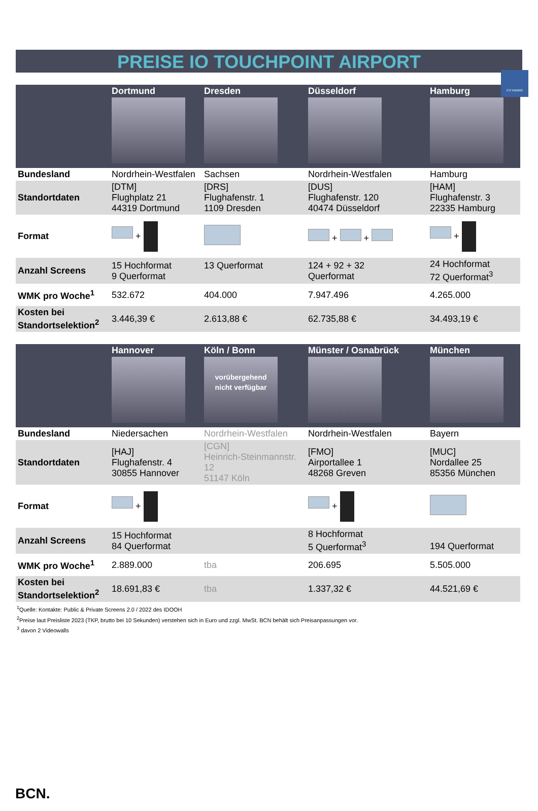CITTADINO
PREISE IO TOUCHPOINT AIRPORT
| | Dortmund | Dresden | Düsseldorf | Hamburg |
| --- | --- | --- | --- | --- |
| Bundesland | Nordrhein-Westfalen | Sachsen | Nordrhein-Westfalen | Hamburg |
| Standortdaten | [DTM] Flughplatz 21 44319 Dortmund | [DRS] Flughafenstr. 1 1109 Dresden | [DUS] Flughafenstr. 120 40474 Düsseldorf | [HAM] Flughafenstr. 3 22335 Hamburg |
| Format | + | | + + | + |
| Anzahl Screens | 15 Hochformat 9 Querformat | 13 Querformat | 124 + 92 + 32 Querformat | 24 Hochformat 72 Querformat<sup>3</sup> |
| WMK pro Woche<sup>1</sup> | 532.672 | 404.000 | 7.947.496 | 4.265.000 |
| Kosten bei Standortselektion<sup>2</sup> | 3.446,39 € | 2.613,88 € | 62.735,88 € | 34.493,19 € |
| | Hannover | Köln / Bonn vorübergehend nicht verfügbar | Münster / Osnabrück | München |
| --- | --- | --- | --- | --- |
| Bundesland | Niedersachen | Nordrhein-Westfalen | Nordrhein-Westfalen | Bayern |
| Standortdaten | [HAJ] Flughafenstr. 4 30855 Hannover | [CGN] Heinrich-Steinmannstr. 12 51147 Köln | [FMO] Airportallee 1 48268 Greven | [MUC] Nordallee 25 85356 München |
| Format | + | | + | |
| Anzahl Screens | 15 Hochformat 84 Querformat | | 8 Hochformat 5 Querformat<sup>3</sup> | 194 Querformat |
| WMK pro Woche<sup>1</sup> | 2.889.000 | tba | 206.695 | 5.505.000 |
| Kosten bei Standortselektion<sup>2</sup> | 18.691,83 € | tba | 1.337,32 € | 44.521,69 € |
<sup>1</sup> Quelle: Kontakte: Public & Private Screens 2.0 / 2022 des IDOOH
<sup>2</sup> Preise laut Preisliste 2023 (TKP, brutto bei 10 Sekunden) verstehen sich in Euro und zzgl. MwSt. BCN behält sich Preisanpassungen vor.
<sup>3</sup> davon 2 Videowalls
BCN.